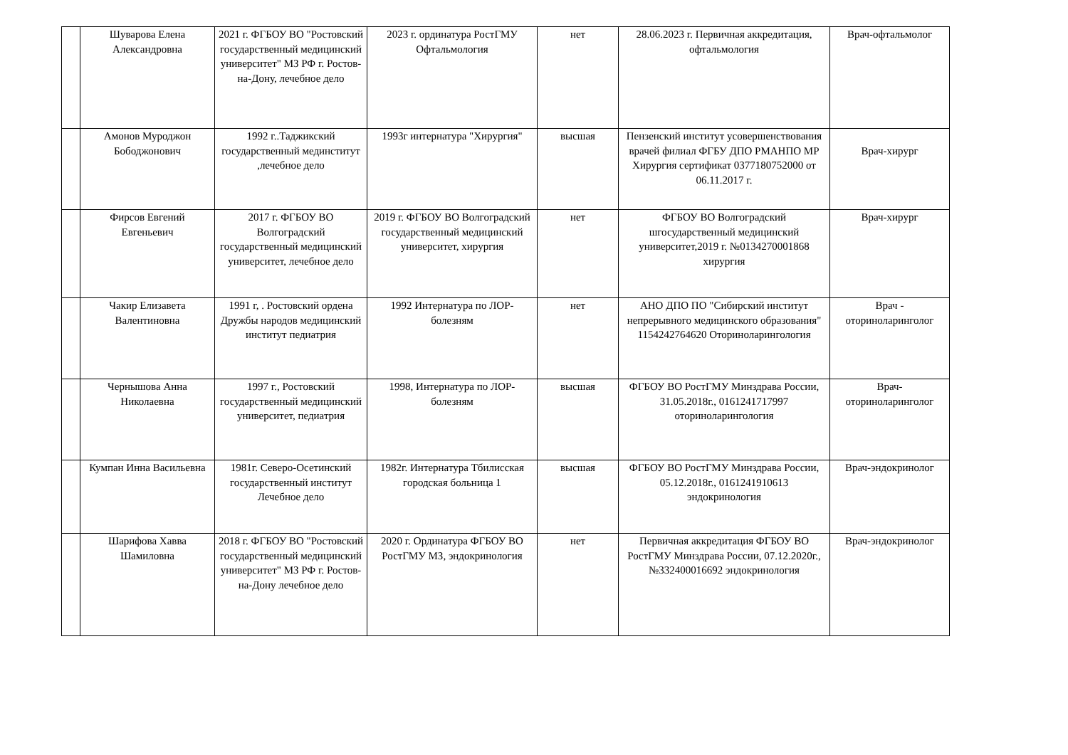| | Шуварова Елена Александровна | 2021 г. ФГБОУ ВО "Ростовский государственный медицинский университет" МЗ РФ г. Ростов-на-Дону, лечебное дело | 2023 г. ординатура РостГМУ Офтальмология | нет | 28.06.2023 г. Первичная аккредитация, офтальмология | Врач-офтальмолог |
| | Амонов Муроджон Бободжонович | 1992 г..Таджикский государственный мединститут ,лечебное дело | 1993г интернатура "Хирургия" | высшая | Пензенский институт усовершенствования врачей филиал ФГБУ ДПО РМАНПО МР Хирургия сертификат 0377180752000 от 06.11.2017 г. | Врач-хирург |
| | Фирсов Евгений Евгеньевич | 2017 г. ФГБОУ ВО Волгоградский государственный медицинский университет, лечебное дело | 2019 г. ФГБОУ ВО Волгоградский государственный медицинский университет, хирургия | нет | ФГБОУ ВО Волгоградский шгосударственный медицинский университет,2019 г. №0134270001868 хирургия | Врач-хирург |
| | Чакир Елизавета Валентиновна | 1991 г, . Ростовский ордена Дружбы народов медицинский институт педиатрия | 1992 Интернатура по ЛОР-болезням | нет | АНО ДПО ПО "Сибирский институт непрерывного медицинского образования" 1154242764620 Оториноларингология | Врач - оториноларинголог |
| | Чернышова Анна Николаевна | 1997 г., Ростовский государственный медицинский университет, педиатрия | 1998, Интернатура по ЛОР-болезням | высшая | ФГБОУ ВО РостГМУ Минздрава России, 31.05.2018г., 0161241717997 оториноларингология | Врач-оториноларинголог |
| | Кумпан Инна Васильевна | 1981г. Северо-Осетинский государственный институт Лечебное дело | 1982г. Интернатура Тбилисская городская больница 1 | высшая | ФГБОУ ВО РостГМУ Минздрава России, 05.12.2018г., 0161241910613 эндокринология | Врач-эндокринолог |
| | Шарифова Хавва Шамиловна | 2018 г. ФГБОУ ВО "Ростовский государственный медицинский университет" МЗ РФ г. Ростов-на-Дону лечебное дело | 2020 г. Ординатура ФГБОУ ВО РостГМУ МЗ, эндокринология | нет | Первичная аккредитация ФГБОУ ВО РостГМУ Минздрава России, 07.12.2020г., №332400016692 эндокринология | Врач-эндокринолог |